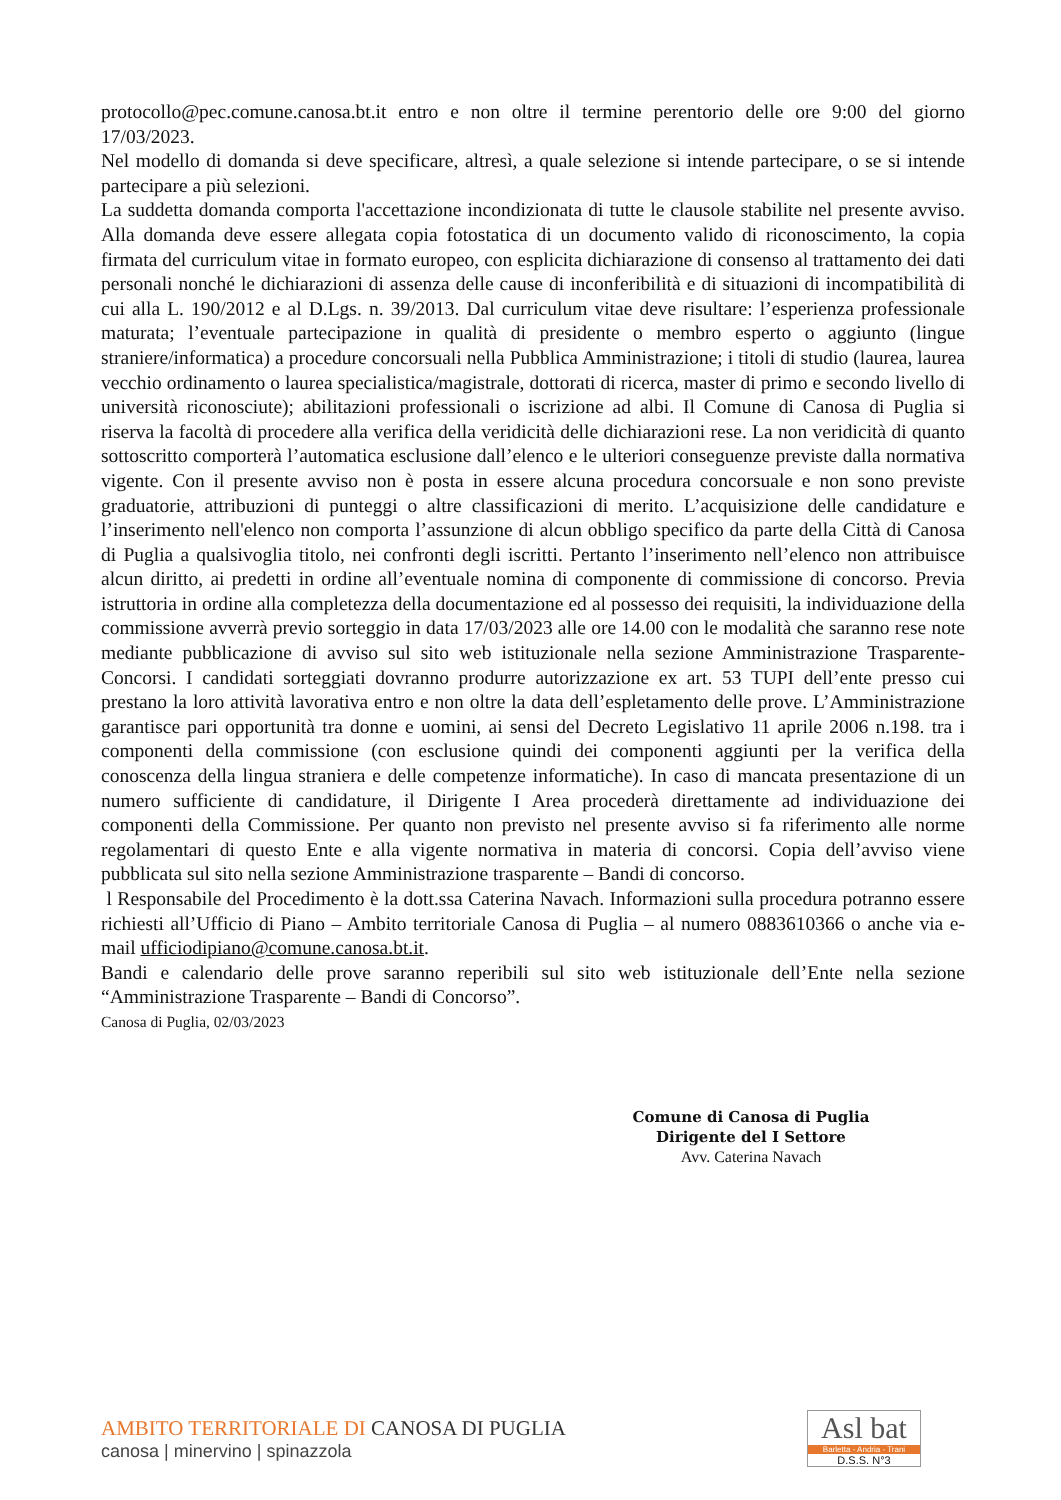protocollo@pec.comune.canosa.bt.it entro e non oltre il termine perentorio delle ore 9:00 del giorno 17/03/2023.
Nel modello di domanda si deve specificare, altresì, a quale selezione si intende partecipare, o se si intende partecipare a più selezioni.
La suddetta domanda comporta l'accettazione incondizionata di tutte le clausole stabilite nel presente avviso. Alla domanda deve essere allegata copia fotostatica di un documento valido di riconoscimento, la copia firmata del curriculum vitae in formato europeo, con esplicita dichiarazione di consenso al trattamento dei dati personali nonché le dichiarazioni di assenza delle cause di inconferibilità e di situazioni di incompatibilità di cui alla L. 190/2012 e al D.Lgs. n. 39/2013. Dal curriculum vitae deve risultare: l’esperienza professionale maturata; l’eventuale partecipazione in qualità di presidente o membro esperto o aggiunto (lingue straniere/informatica) a procedure concorsuali nella Pubblica Amministrazione; i titoli di studio (laurea, laurea vecchio ordinamento o laurea specialistica/magistrale, dottorati di ricerca, master di primo e secondo livello di università riconosciute); abilitazioni professionali o iscrizione ad albi. Il Comune di Canosa di Puglia si riserva la facoltà di procedere alla verifica della veridicità delle dichiarazioni rese. La non veridicità di quanto sottoscritto comporterà l’automatica esclusione dall’elenco e le ulteriori conseguenze previste dalla normativa vigente. Con il presente avviso non è posta in essere alcuna procedura concorsuale e non sono previste graduatorie, attribuzioni di punteggi o altre classificazioni di merito. L’acquisizione delle candidature e l’inserimento nell'elenco non comporta l’assunzione di alcun obbligo specifico da parte della Città di Canosa di Puglia a qualsivoglia titolo, nei confronti degli iscritti. Pertanto l’inserimento nell’elenco non attribuisce alcun diritto, ai predetti in ordine all’eventuale nomina di componente di commissione di concorso. Previa istruttoria in ordine alla completezza della documentazione ed al possesso dei requisiti, la individuazione della commissione avverrà previo sorteggio in data 17/03/2023 alle ore 14.00 con le modalità che saranno rese note mediante pubblicazione di avviso sul sito web istituzionale nella sezione Amministrazione Trasparente-Concorsi. I candidati sorteggiati dovranno produrre autorizzazione ex art. 53 TUPI dell’ente presso cui prestano la loro attività lavorativa entro e non oltre la data dell’espletamento delle prove. L’Amministrazione garantisce pari opportunità tra donne e uomini, ai sensi del Decreto Legislativo 11 aprile 2006 n.198. tra i componenti della commissione (con esclusione quindi dei componenti aggiunti per la verifica della conoscenza della lingua straniera e delle competenze informatiche). In caso di mancata presentazione di un numero sufficiente di candidature, il Dirigente I Area procederà direttamente ad individuazione dei componenti della Commissione. Per quanto non previsto nel presente avviso si fa riferimento alle norme regolamentari di questo Ente e alla vigente normativa in materia di concorsi. Copia dell’avviso viene pubblicata sul sito nella sezione Amministrazione trasparente – Bandi di concorso.
l Responsabile del Procedimento è la dott.ssa Caterina Navach. Informazioni sulla procedura potranno essere richiesti all’Ufficio di Piano – Ambito territoriale Canosa di Puglia – al numero 0883610366 o anche via e-mail ufficiodipiano@comune.canosa.bt.it.
Bandi e calendario delle prove saranno reperibili sul sito web istituzionale dell’Ente nella sezione “Amministrazione Trasparente – Bandi di Concorso”.
Canosa di Puglia, 02/03/2023
Comune di Canosa di Puglia
Dirigente del I Settore
Avv. Caterina Navach
AMBITO TERRITORIALE DI CANOSA DI PUGLIA
canosa | minervino | spinazzola
Asl bat
Barletta - Andria - Trani
D.S.S. N°3